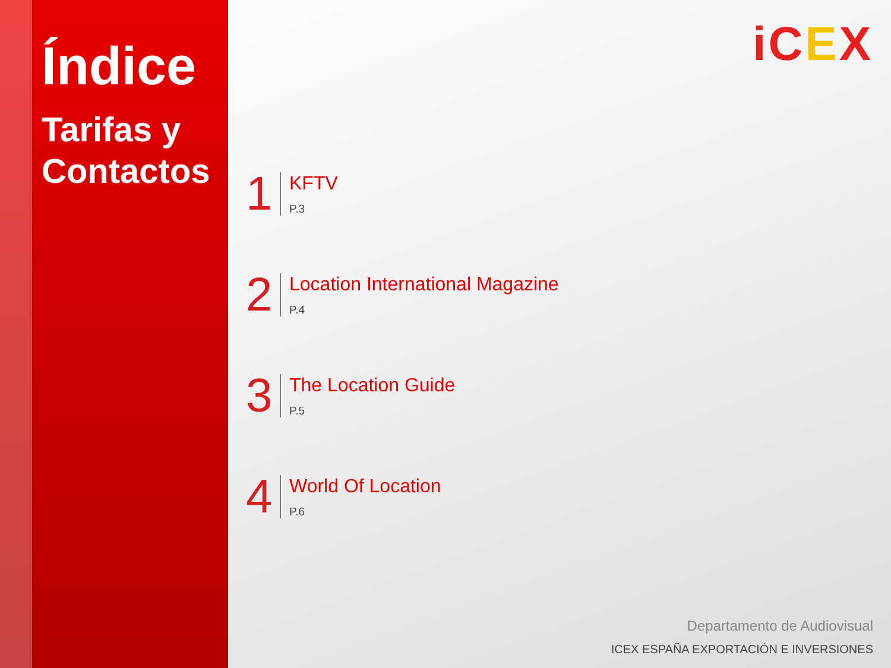Índice
Tarifas y Contactos
iCEX
1
KFTV
P.3
2
Location International Magazine
P.4
3
The Location Guide
P.5
4
World Of Location
P.6
Departamento de Audiovisual
ICEX ESPAÑA EXPORTACIÓN E INVERSIONES